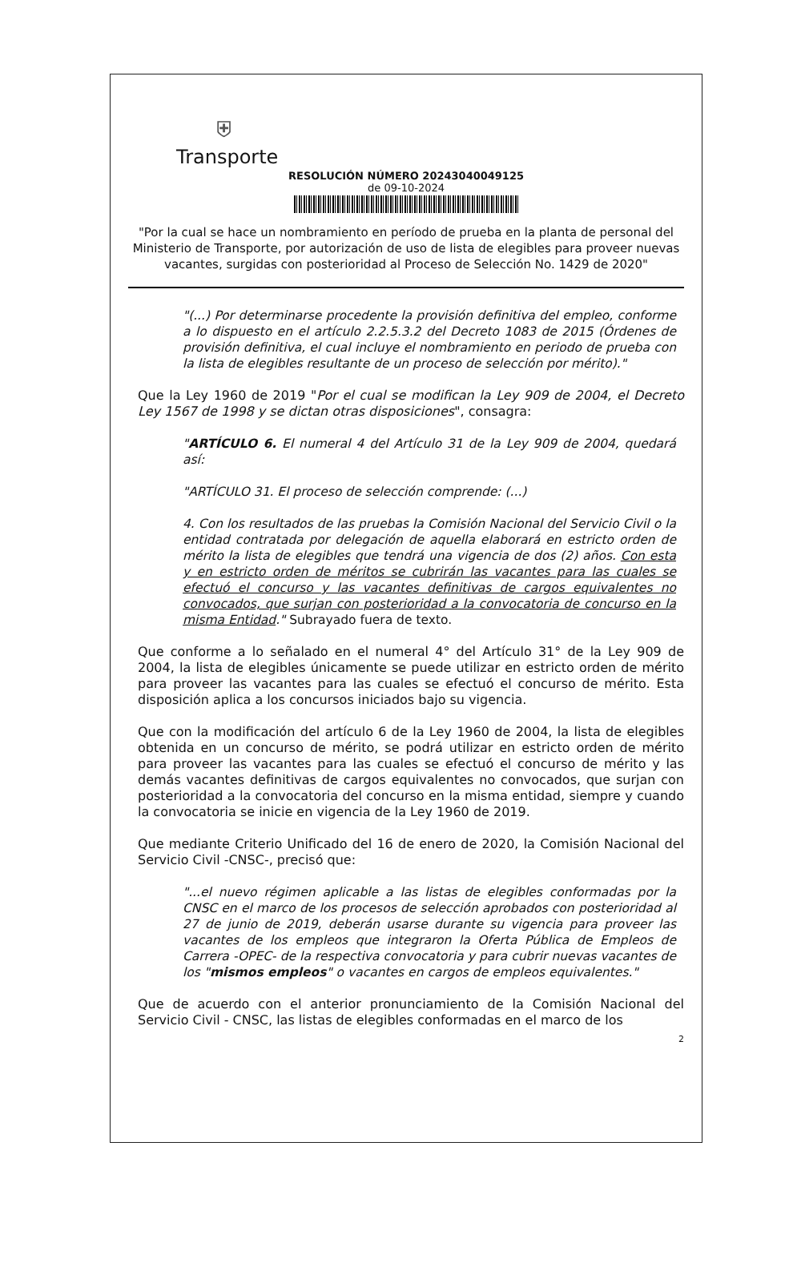⛨
Transporte
RESOLUCIÓN NÚMERO 20243040049125
de 09-10-2024
"Por la cual se hace un nombramiento en período de prueba en la planta de personal del Ministerio de Transporte, por autorización de uso de lista de elegibles para proveer nuevas vacantes, surgidas con posterioridad al Proceso de Selección No. 1429 de 2020"
"(...) Por determinarse procedente la provisión definitiva del empleo, conforme a lo dispuesto en el artículo 2.2.5.3.2 del Decreto 1083 de 2015 (Órdenes de provisión definitiva, el cual incluye el nombramiento en periodo de prueba con la lista de elegibles resultante de un proceso de selección por mérito)."
Que la Ley 1960 de 2019 "Por el cual se modifican la Ley 909 de 2004, el Decreto Ley 1567 de 1998 y se dictan otras disposiciones", consagra:
"ARTÍCULO 6. El numeral 4 del Artículo 31 de la Ley 909 de 2004, quedará así:
"ARTÍCULO 31. El proceso de selección comprende: (...)
4. Con los resultados de las pruebas la Comisión Nacional del Servicio Civil o la entidad contratada por delegación de aquella elaborará en estricto orden de mérito la lista de elegibles que tendrá una vigencia de dos (2) años. Con esta y en estricto orden de méritos se cubrirán las vacantes para las cuales se efectuó el concurso y las vacantes definitivas de cargos equivalentes no convocados, que surjan con posterioridad a la convocatoria de concurso en la misma Entidad." Subrayado fuera de texto.
Que conforme a lo señalado en el numeral 4° del Artículo 31° de la Ley 909 de 2004, la lista de elegibles únicamente se puede utilizar en estricto orden de mérito para proveer las vacantes para las cuales se efectuó el concurso de mérito. Esta disposición aplica a los concursos iniciados bajo su vigencia.
Que con la modificación del artículo 6 de la Ley 1960 de 2004, la lista de elegibles obtenida en un concurso de mérito, se podrá utilizar en estricto orden de mérito para proveer las vacantes para las cuales se efectuó el concurso de mérito y las demás vacantes definitivas de cargos equivalentes no convocados, que surjan con posterioridad a la convocatoria del concurso en la misma entidad, siempre y cuando la convocatoria se inicie en vigencia de la Ley 1960 de 2019.
Que mediante Criterio Unificado del 16 de enero de 2020, la Comisión Nacional del Servicio Civil -CNSC-, precisó que:
"...el nuevo régimen aplicable a las listas de elegibles conformadas por la CNSC en el marco de los procesos de selección aprobados con posterioridad al 27 de junio de 2019, deberán usarse durante su vigencia para proveer las vacantes de los empleos que integraron la Oferta Pública de Empleos de Carrera -OPEC- de la respectiva convocatoria y para cubrir nuevas vacantes de los "mismos empleos" o vacantes en cargos de empleos equivalentes."
Que de acuerdo con el anterior pronunciamiento de la Comisión Nacional del Servicio Civil - CNSC, las listas de elegibles conformadas en el marco de los
2